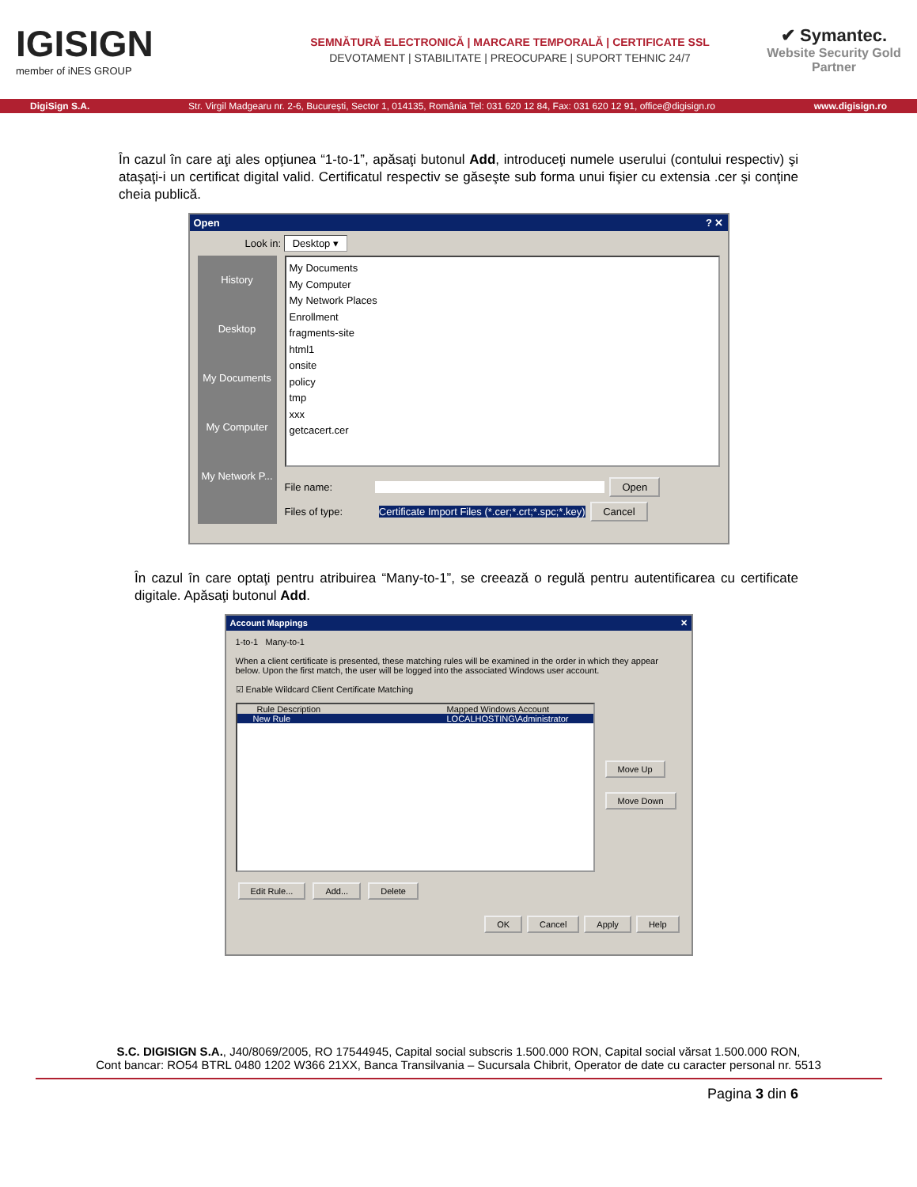IGISIGN
member of iNES GROUP
SEMNĂTURĂ ELECTRONICĂ | MARCARE TEMPORALĂ | CERTIFICATE SSL
DEVOTAMENT | STABILITATE | PREOCUPARE | SUPORT TEHNIC 24/7
✔ Symantec.
Website Security Gold Partner
DigiSign S.A. Str. Virgil Madgearu nr. 2-6, București, Sector 1, 014135, România Tel: 031 620 12 84, Fax: 031 620 12 91, office@digisign.ro www.digisign.ro
În cazul în care aţi ales opţiunea “1-to-1”, apăsaţi butonul Add, introduceţi numele userului (contului respectiv) şi ataşaţi-i un certificat digital valid. Certificatul respectiv se găseşte sub forma unui fişier cu extensia .cer şi conţine cheia publică.
Open? ✕
Look in: Desktop ▾
History
Desktop
My Documents
My Computer
My Network P...
My Documents
My Computer
My Network Places
Enrollment
fragments-site
html1
onsite
policy
tmp
xxx
getcacert.cer
File name: Open
Files of type: Certificate Import Files (*.cer;*.crt;*.spc;*.key) Cancel
În cazul în care optaţi pentru atribuirea “Many-to-1”, se creează o regulă pentru autentificarea cu certificate digitale. Apăsaţi butonul Add.
Account Mappings ✕
1-to-1 Many-to-1
When a client certificate is presented, these matching rules will be examined in the order in which they appear below. Upon the first match, the user will be logged into the associated Windows user account.
☑ Enable Wildcard Client Certificate Matching
Rule Description Mapped Windows Account
New Rule LOCALHOSTING\Administrator
Move Up
Move Down
Edit Rule... Add... Delete
OK Cancel Apply Help
S.C. DIGISIGN S.A., J40/8069/2005, RO 17544945, Capital social subscris 1.500.000 RON, Capital social vărsat 1.500.000 RON,
Cont bancar: RO54 BTRL 0480 1202 W366 21XX, Banca Transilvania – Sucursala Chibrit, Operator de date cu caracter personal nr. 5513
Pagina 3 din 6